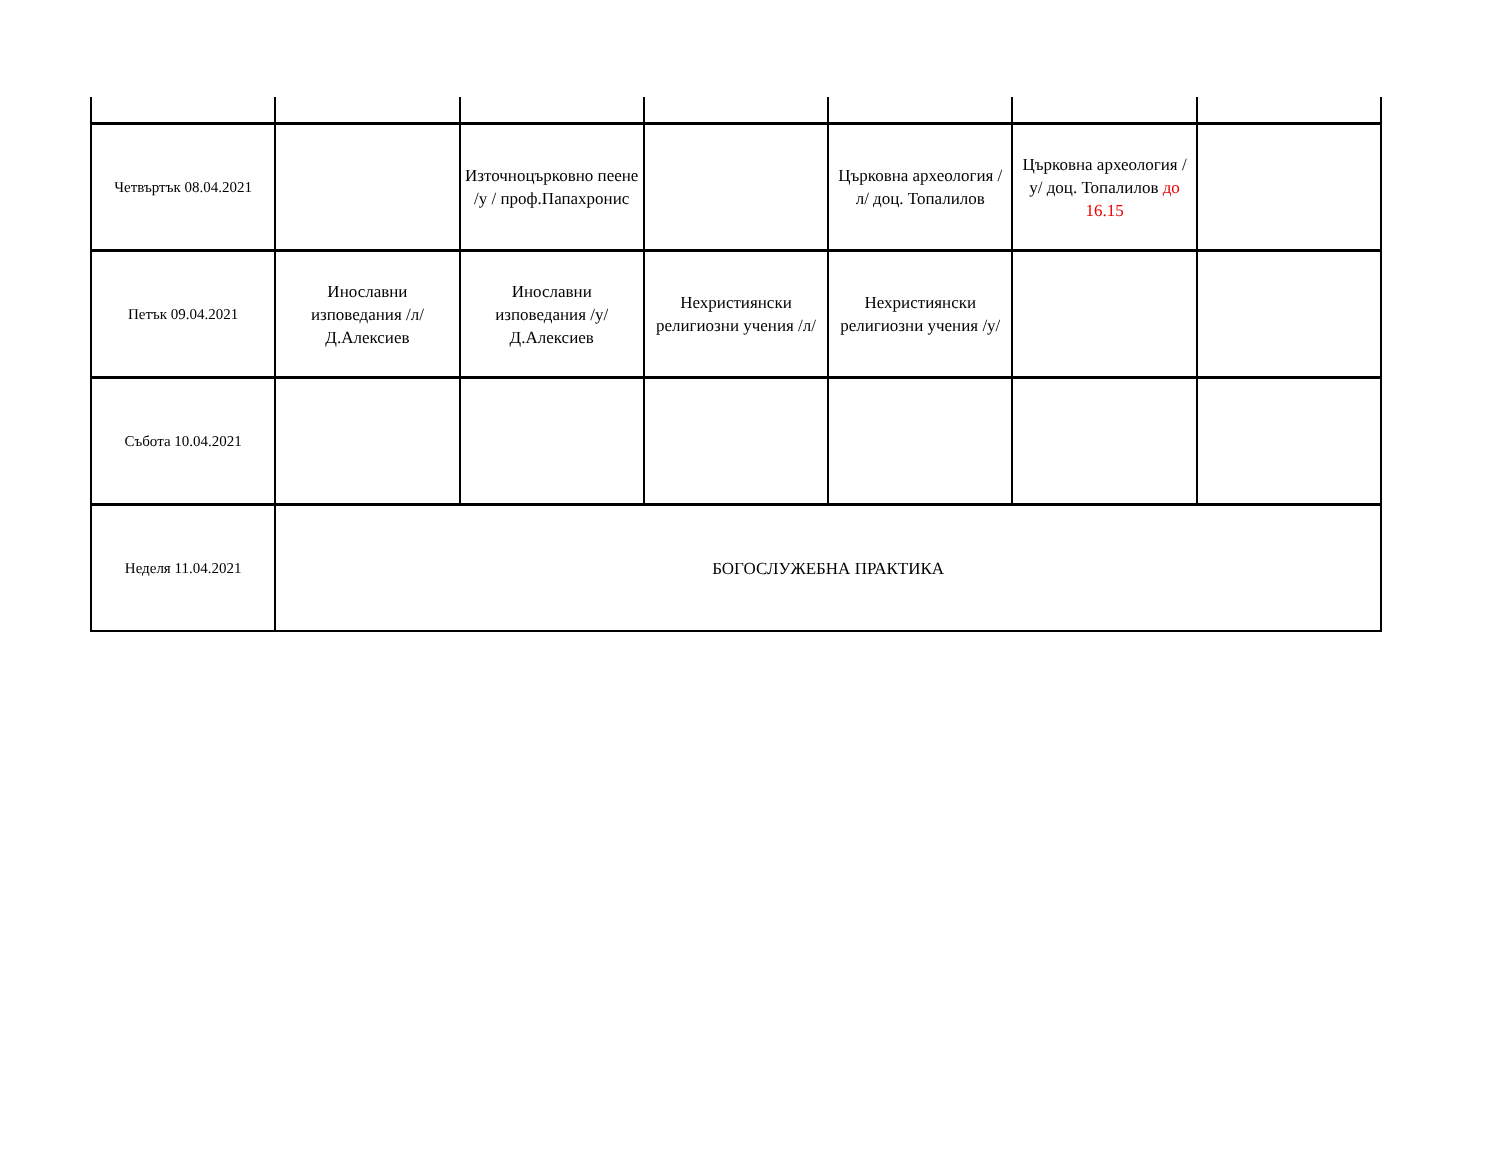| Четвъртък 08.04.2021 | | Източноцърковно пеене /у / проф.Папахронис | | Църковна археология /л/ доц. Топалилов | Църковна археология /у/ доц. Топалилов до 16.15 | |
| Петък 09.04.2021 | Инославни изповедания /л/ Д.Алексиев | Инославни изповедания /у/ Д.Алексиев | Нехристиянски религиозни учения /л/ | Нехристиянски религиозни учения /у/ | | |
| Събота 10.04.2021 | | | | | | |
| Неделя 11.04.2021 | БОГОСЛУЖЕБНА ПРАКТИКА | | | | | |